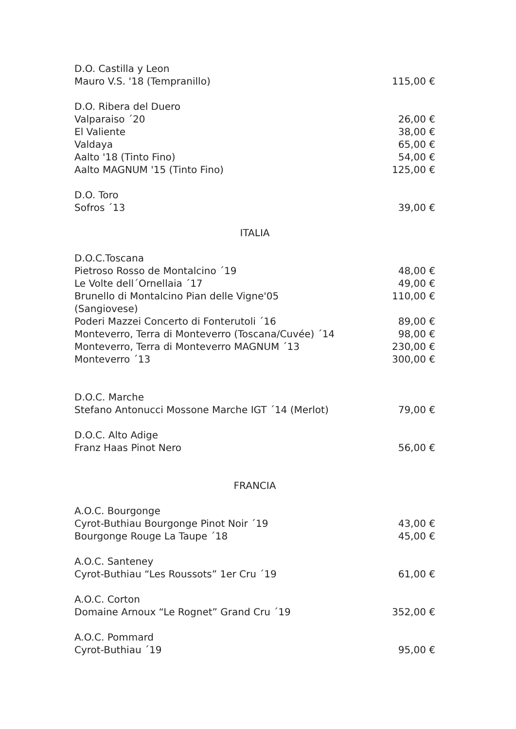D.O. Castilla y Leon
Mauro V.S. '18 (Tempranillo) 115,00 €
D.O. Ribera del Duero
Valparaiso ´20 26,00 €
El Valiente 38,00 €
Valdaya 65,00 €
Aalto '18 (Tinto Fino) 54,00 €
Aalto MAGNUM '15 (Tinto Fino) 125,00 €
D.O. Toro
Sofros ´13 39,00 €
ITALIA
D.O.C.Toscana
Pietroso Rosso de Montalcino ´19 48,00 €
Le Volte dell´Ornellaia ´17 49,00 €
Brunello di Montalcino Pian delle Vigne'05
(Sangiovese) 110,00 €
Poderi Mazzei Concerto di Fonterutoli ´16 89,00 €
Monteverro, Terra di Monteverro (Toscana/Cuvée) ´14 98,00 €
Monteverro, Terra di Monteverro MAGNUM ´13 230,00 €
Monteverro ´13 300,00 €
D.O.C. Marche
Stefano Antonucci Mossone Marche IGT ´14 (Merlot) 79,00 €
D.O.C. Alto Adige
Franz Haas Pinot Nero 56,00 €
FRANCIA
A.O.C. Bourgonge
Cyrot-Buthiau Bourgonge Pinot Noir ´19 43,00 €
Bourgonge Rouge La Taupe ´18 45,00 €
A.O.C. Santeney
Cyrot-Buthiau “Les Roussots” 1er Cru ´19 61,00 €
A.O.C. Corton
Domaine Arnoux “Le Rognet” Grand Cru ´19 352,00 €
A.O.C. Pommard
Cyrot-Buthiau ´19 95,00 €